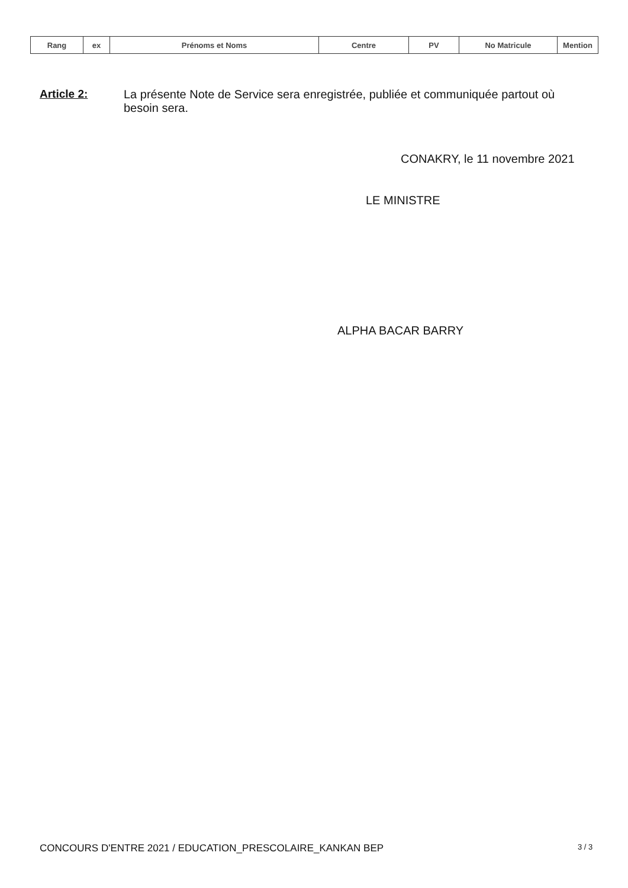| Rang | ex | Prénoms et Noms | Centre | PV | No Matricule | Mention |
| --- | --- | --- | --- | --- | --- | --- |
Article 2:
La présente Note de Service sera enregistrée, publiée et communiquée partout où besoin sera.
CONAKRY, le 11 novembre 2021
LE MINISTRE
ALPHA BACAR BARRY
CONCOURS D'ENTRE 2021 / EDUCATION_PRESCOLAIRE_KANKAN BEP
3 / 3